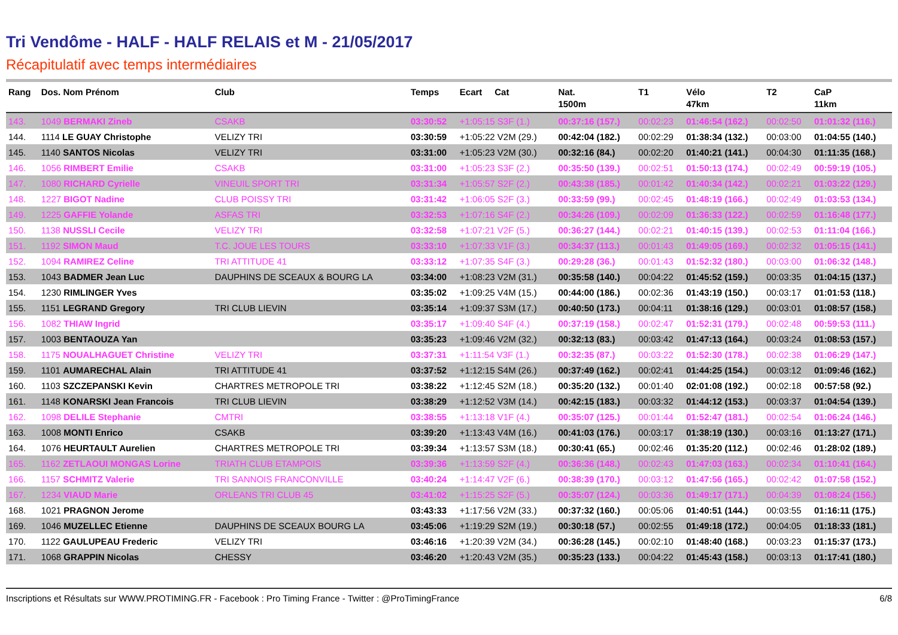Tri Vendôme - HALF - HALF RELAIS et M - 21/05/2017
Récapitulatif avec temps intermédiaires
| Rang | Dos. Nom Prénom | Club | Temps | Ecart Cat | Nat. 1500m | T1 | Vélo 47km | T2 | CaP 11km |
| --- | --- | --- | --- | --- | --- | --- | --- | --- | --- |
| 143. | 1049 BERMAKI Zineb | CSAKB | 03:30:52 | +1:05:15 S3F (1.) | 00:37:16 (157.) | 00:02:23 | 01:46:54 (162.) | 00:02:50 | 01:01:32 (116.) |
| 144. | 1114 LE GUAY Christophe | VELIZY TRI | 03:30:59 | +1:05:22 V2M (29.) | 00:42:04 (182.) | 00:02:29 | 01:38:34 (132.) | 00:03:00 | 01:04:55 (140.) |
| 145. | 1140 SANTOS Nicolas | VELIZY TRI | 03:31:00 | +1:05:23 V2M (30.) | 00:32:16 (84.) | 00:02:20 | 01:40:21 (141.) | 00:04:30 | 01:11:35 (168.) |
| 146. | 1056 RIMBERT Emilie | CSAKB | 03:31:00 | +1:05:23 S3F (2.) | 00:35:50 (139.) | 00:02:51 | 01:50:13 (174.) | 00:02:49 | 00:59:19 (105.) |
| 147. | 1080 RICHARD Cyrielle | VINEUIL SPORT TRI | 03:31:34 | +1:05:57 S2F (2.) | 00:43:38 (185.) | 00:01:42 | 01:40:34 (142.) | 00:02:21 | 01:03:22 (129.) |
| 148. | 1227 BIGOT Nadine | CLUB POISSY TRI | 03:31:42 | +1:06:05 S2F (3.) | 00:33:59 (99.) | 00:02:45 | 01:48:19 (166.) | 00:02:49 | 01:03:53 (134.) |
| 149. | 1225 GAFFIE Yolande | ASFAS TRI | 03:32:53 | +1:07:16 S4F (2.) | 00:34:26 (109.) | 00:02:09 | 01:36:33 (122.) | 00:02:59 | 01:16:48 (177.) |
| 150. | 1138 NUSSLI Cecile | VELIZY TRI | 03:32:58 | +1:07:21 V2F (5.) | 00:36:27 (144.) | 00:02:21 | 01:40:15 (139.) | 00:02:53 | 01:11:04 (166.) |
| 151. | 1192 SIMON Maud | T.C. JOUE LES TOURS | 03:33:10 | +1:07:33 V1F (3.) | 00:34:37 (113.) | 00:01:43 | 01:49:05 (169.) | 00:02:32 | 01:05:15 (141.) |
| 152. | 1094 RAMIREZ Celine | TRI ATTITUDE 41 | 03:33:12 | +1:07:35 S4F (3.) | 00:29:28 (36.) | 00:01:43 | 01:52:32 (180.) | 00:03:00 | 01:06:32 (148.) |
| 153. | 1043 BADMER Jean Luc | DAUPHINS DE SCEAUX & BOURG LA | 03:34:00 | +1:08:23 V2M (31.) | 00:35:58 (140.) | 00:04:22 | 01:45:52 (159.) | 00:03:35 | 01:04:15 (137.) |
| 154. | 1230 RIMLINGER Yves | | 03:35:02 | +1:09:25 V4M (15.) | 00:44:00 (186.) | 00:02:36 | 01:43:19 (150.) | 00:03:17 | 01:01:53 (118.) |
| 155. | 1151 LEGRAND Gregory | TRI CLUB LIEVIN | 03:35:14 | +1:09:37 S3M (17.) | 00:40:50 (173.) | 00:04:11 | 01:38:16 (129.) | 00:03:01 | 01:08:57 (158.) |
| 156. | 1082 THIAW Ingrid | | 03:35:17 | +1:09:40 S4F (4.) | 00:37:19 (158.) | 00:02:47 | 01:52:31 (179.) | 00:02:48 | 00:59:53 (111.) |
| 157. | 1003 BENTAOUZA Yan | | 03:35:23 | +1:09:46 V2M (32.) | 00:32:13 (83.) | 00:03:42 | 01:47:13 (164.) | 00:03:24 | 01:08:53 (157.) |
| 158. | 1175 NOUALHAGUET Christine | VELIZY TRI | 03:37:31 | +1:11:54 V3F (1.) | 00:32:35 (87.) | 00:03:22 | 01:52:30 (178.) | 00:02:38 | 01:06:29 (147.) |
| 159. | 1101 AUMARECHAL Alain | TRI ATTITUDE 41 | 03:37:52 | +1:12:15 S4M (26.) | 00:37:49 (162.) | 00:02:41 | 01:44:25 (154.) | 00:03:12 | 01:09:46 (162.) |
| 160. | 1103 SZCZEPANSKI Kevin | CHARTRES METROPOLE TRI | 03:38:22 | +1:12:45 S2M (18.) | 00:35:20 (132.) | 00:01:40 | 02:01:08 (192.) | 00:02:18 | 00:57:58 (92.) |
| 161. | 1148 KONARSKI Jean Francois | TRI CLUB LIEVIN | 03:38:29 | +1:12:52 V3M (14.) | 00:42:15 (183.) | 00:03:32 | 01:44:12 (153.) | 00:03:37 | 01:04:54 (139.) |
| 162. | 1098 DELILE Stephanie | CMTRI | 03:38:55 | +1:13:18 V1F (4.) | 00:35:07 (125.) | 00:01:44 | 01:52:47 (181.) | 00:02:54 | 01:06:24 (146.) |
| 163. | 1008 MONTI Enrico | CSAKB | 03:39:20 | +1:13:43 V4M (16.) | 00:41:03 (176.) | 00:03:17 | 01:38:19 (130.) | 00:03:16 | 01:13:27 (171.) |
| 164. | 1076 HEURTAULT Aurelien | CHARTRES METROPOLE TRI | 03:39:34 | +1:13:57 S3M (18.) | 00:30:41 (65.) | 00:02:46 | 01:35:20 (112.) | 00:02:46 | 01:28:02 (189.) |
| 165. | 1162 ZETLAOUI MONGAS Lorine | TRIATH CLUB ETAMPOIS | 03:39:36 | +1:13:59 S2F (4.) | 00:36:36 (148.) | 00:02:43 | 01:47:03 (163.) | 00:02:34 | 01:10:41 (164.) |
| 166. | 1157 SCHMITZ Valerie | TRI SANNOIS FRANCONVILLE | 03:40:24 | +1:14:47 V2F (6.) | 00:38:39 (170.) | 00:03:12 | 01:47:56 (165.) | 00:02:42 | 01:07:58 (152.) |
| 167. | 1234 VIAUD Marie | ORLEANS TRI CLUB 45 | 03:41:02 | +1:15:25 S2F (5.) | 00:35:07 (124.) | 00:03:36 | 01:49:17 (171.) | 00:04:39 | 01:08:24 (156.) |
| 168. | 1021 PRAGNON Jerome | | 03:43:33 | +1:17:56 V2M (33.) | 00:37:32 (160.) | 00:05:06 | 01:40:51 (144.) | 00:03:55 | 01:16:11 (175.) |
| 169. | 1046 MUZELLEC Etienne | DAUPHINS DE SCEAUX BOURG LA | 03:45:06 | +1:19:29 S2M (19.) | 00:30:18 (57.) | 00:02:55 | 01:49:18 (172.) | 00:04:05 | 01:18:33 (181.) |
| 170. | 1122 GAULUPEAU Frederic | VELIZY TRI | 03:46:16 | +1:20:39 V2M (34.) | 00:36:28 (145.) | 00:02:10 | 01:48:40 (168.) | 00:03:23 | 01:15:37 (173.) |
| 171. | 1068 GRAPPIN Nicolas | CHESSY | 03:46:20 | +1:20:43 V2M (35.) | 00:35:23 (133.) | 00:04:22 | 01:45:43 (158.) | 00:03:13 | 01:17:41 (180.) |
Inscriptions et Résultats sur WWW.PROTIMING.FR - Facebook : Pro Timing France - Twitter : @ProTimingFrance 6/8